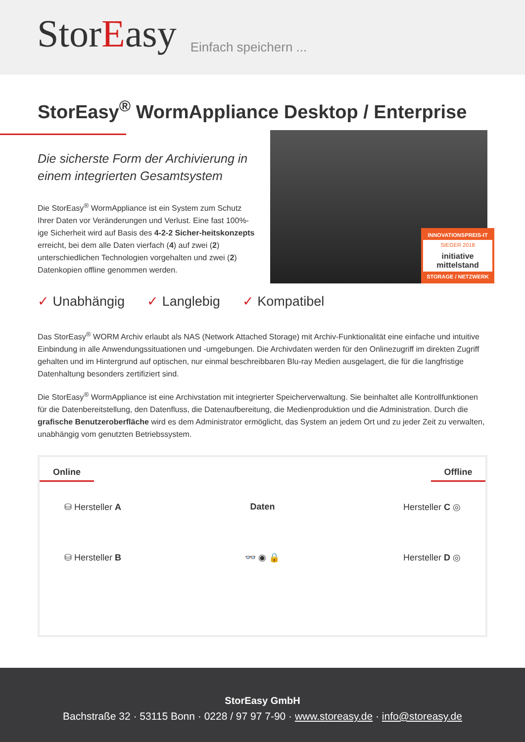StorEasy
Einfach speichern ...
StorEasy<sup>®</sup> WormAppliance Desktop / Enterprise
Die sicherste Form der Archivierung in einem integrierten Gesamtsystem
Die StorEasy<sup>®</sup> WormAppliance ist ein System zum Schutz Ihrer Daten vor Veränderungen und Verlust. Eine fast 100%-ige Sicherheit wird auf Basis des 4-2-2 Sicher-heitskonzepts erreicht, bei dem alle Daten vierfach (4) auf zwei (2) unterschiedlichen Technologien vorgehalten und zwei (2) Datenkopien offline genommen werden.
INNOVATIONSPREIS-IT
SIEGER 2018
initiative mittelstand
STORAGE / NETZWERK
✓ Unabhängig ✓ Langlebig ✓ Kompatibel
Das StorEasy<sup>®</sup> WORM Archiv erlaubt als NAS (Network Attached Storage) mit Archiv-Funktionalität eine einfache und intuitive Einbindung in alle Anwendungssituationen und -umgebungen. Die Archivdaten werden für den Onlinezugriff im direkten Zugriff gehalten und im Hintergrund auf optischen, nur einmal beschreibbaren Blu-ray Medien ausgelagert, die für die langfristige Datenhaltung besonders zertifiziert sind.
Die StorEasy<sup>®</sup> WormAppliance ist eine Archivstation mit integrierter Speicherverwaltung. Sie beinhaltet alle Kontrollfunktionen für die Datenbereitstellung, den Datenfluss, die Datenaufbereitung, die Medienproduktion und die Administration. Durch die grafische Benutzeroberfläche wird es dem Administrator ermöglicht, das System an jedem Ort und zu jeder Zeit zu verwalten, unabhängig vom genutzten Betriebssystem.
Online Offline
⛁ Hersteller A
Daten
Hersteller C ◎
⛁ Hersteller B
👓 ◉ 🔒
Hersteller D ◎
StorEasy GmbH
Bachstraße 32 · 53115 Bonn · 0228 / 97 97 7-90 · www.storeasy.de · info@storeasy.de